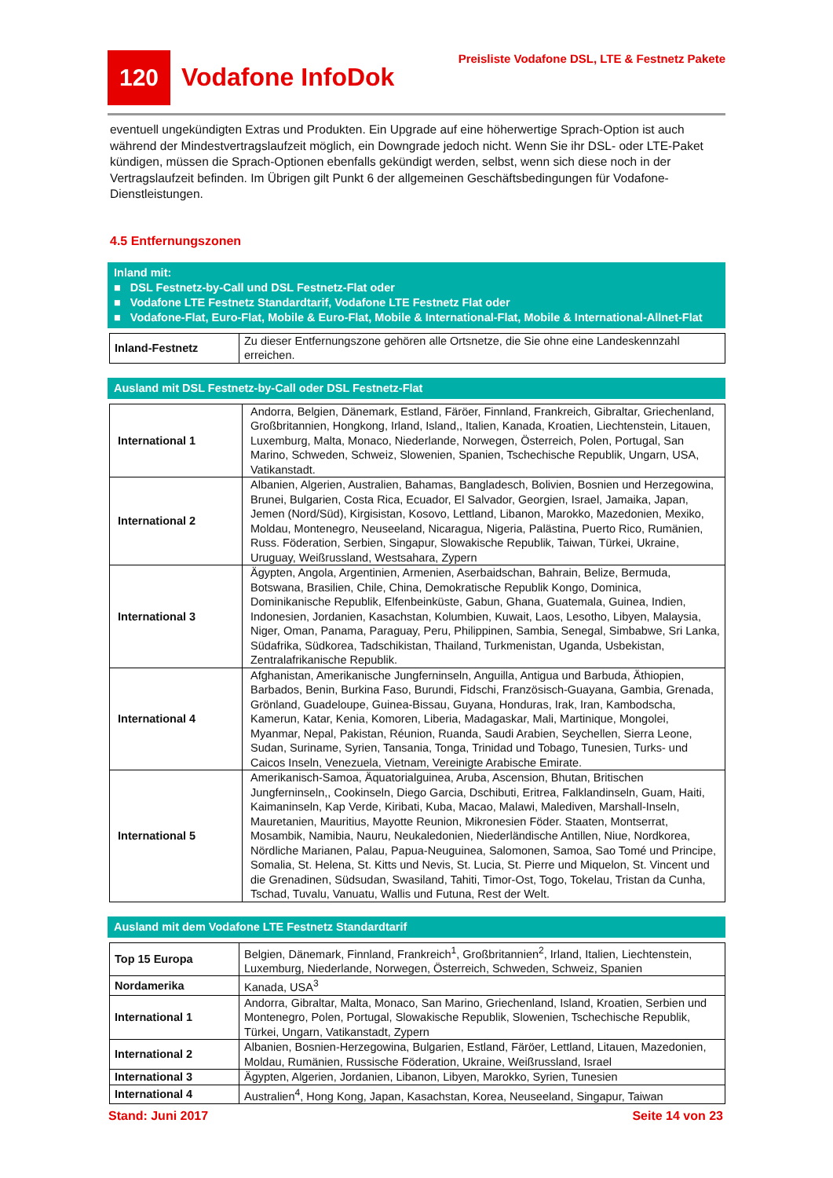120
Vodafone InfoDok
Preisliste Vodafone DSL, LTE & Festnetz Pakete
eventuell ungekündigten Extras und Produkten. Ein Upgrade auf eine höherwertige Sprach-Option ist auch während der Mindestvertragslaufzeit möglich, ein Downgrade jedoch nicht. Wenn Sie ihr DSL- oder LTE-Paket kündigen, müssen die Sprach-Optionen ebenfalls gekündigt werden, selbst, wenn sich diese noch in der Vertragslaufzeit befinden. Im Übrigen gilt Punkt 6 der allgemeinen Geschäftsbedingungen für Vodafone-Dienstleistungen.
4.5 Entfernungszonen
Inland mit:
■ DSL Festnetz-by-Call und DSL Festnetz-Flat oder
■ Vodafone LTE Festnetz Standardtarif, Vodafone LTE Festnetz Flat oder
■ Vodafone-Flat, Euro-Flat, Mobile & Euro-Flat, Mobile & International-Flat, Mobile & International-Allnet-Flat
| Inland-Festnetz | Zu dieser Entfernungszone gehören alle Ortsnetze, die Sie ohne eine Landeskennzahl erreichen. |
Ausland mit DSL Festnetz-by-Call oder DSL Festnetz-Flat
| International 1 | Andorra, Belgien, Dänemark, Estland, Färöer, Finnland, Frankreich, Gibraltar, Griechenland, Großbritannien, Hongkong, Irland, Island,, Italien, Kanada, Kroatien, Liechtenstein, Litauen, Luxemburg, Malta, Monaco, Niederlande, Norwegen, Österreich, Polen, Portugal, San Marino, Schweden, Schweiz, Slowenien, Spanien, Tschechische Republik, Ungarn, USA, Vatikanstadt. |
| International 2 | Albanien, Algerien, Australien, Bahamas, Bangladesch, Bolivien, Bosnien und Herzegowina, Brunei, Bulgarien, Costa Rica, Ecuador, El Salvador, Georgien, Israel, Jamaika, Japan, Jemen (Nord/Süd), Kirgisistan, Kosovo, Lettland, Libanon, Marokko, Mazedonien, Mexiko, Moldau, Montenegro, Neuseeland, Nicaragua, Nigeria, Palästina, Puerto Rico, Rumänien, Russ. Föderation, Serbien, Singapur, Slowakische Republik, Taiwan, Türkei, Ukraine, Uruguay, Weißrussland, Westsahara, Zypern |
| International 3 | Ägypten, Angola, Argentinien, Armenien, Aserbaidschan, Bahrain, Belize, Bermuda, Botswana, Brasilien, Chile, China, Demokratische Republik Kongo, Dominica, Dominikanische Republik, Elfenbeinküste, Gabun, Ghana, Guatemala, Guinea, Indien, Indonesien, Jordanien, Kasachstan, Kolumbien, Kuwait, Laos, Lesotho, Libyen, Malaysia, Niger, Oman, Panama, Paraguay, Peru, Philippinen, Sambia, Senegal, Simbabwe, Sri Lanka, Südafrika, Südkorea, Tadschikistan, Thailand, Turkmenistan, Uganda, Usbekistan, Zentralafrikanische Republik. |
| International 4 | Afghanistan, Amerikanische Jungferninseln, Anguilla, Antigua und Barbuda, Äthiopien, Barbados, Benin, Burkina Faso, Burundi, Fidschi, Französisch-Guayana, Gambia, Grenada, Grönland, Guadeloupe, Guinea-Bissau, Guyana, Honduras, Irak, Iran, Kambodscha, Kamerun, Katar, Kenia, Komoren, Liberia, Madagaskar, Mali, Martinique, Mongolei, Myanmar, Nepal, Pakistan, Réunion, Ruanda, Saudi Arabien, Seychellen, Sierra Leone, Sudan, Suriname, Syrien, Tansania, Tonga, Trinidad und Tobago, Tunesien, Turks- und Caicos Inseln, Venezuela, Vietnam, Vereinigte Arabische Emirate. |
| International 5 | Amerikanisch-Samoa, Äquatorialguinea, Aruba, Ascension, Bhutan, Britischen Jungferninseln,, Cookinseln, Diego Garcia, Dschibuti, Eritrea, Falklandinseln, Guam, Haiti, Kaimaninseln, Kap Verde, Kiribati, Kuba, Macao, Malawi, Malediven, Marshall-Inseln, Mauretanien, Mauritius, Mayotte Reunion, Mikronesien Föder. Staaten, Montserrat, Mosambik, Namibia, Nauru, Neukaledonien, Niederländische Antillen, Niue, Nordkorea, Nördliche Marianen, Palau, Papua-Neuguinea, Salomonen, Samoa, Sao Tomé und Principe, Somalia, St. Helena, St. Kitts und Nevis, St. Lucia, St. Pierre und Miquelon, St. Vincent und die Grenadinen, Südsudan, Swasiland, Tahiti, Timor-Ost, Togo, Tokelau, Tristan da Cunha, Tschad, Tuvalu, Vanuatu, Wallis und Futuna, Rest der Welt. |
Ausland mit dem Vodafone LTE Festnetz Standardtarif
| Top 15 Europa | Belgien, Dänemark, Finnland, Frankreich<sup>1</sup>, Großbritannien<sup>2</sup>, Irland, Italien, Liechtenstein, Luxemburg, Niederlande, Norwegen, Österreich, Schweden, Schweiz, Spanien |
| Nordamerika | Kanada, USA<sup>3</sup> |
| International 1 | Andorra, Gibraltar, Malta, Monaco, San Marino, Griechenland, Island, Kroatien, Serbien und Montenegro, Polen, Portugal, Slowakische Republik, Slowenien, Tschechische Republik, Türkei, Ungarn, Vatikanstadt, Zypern |
| International 2 | Albanien, Bosnien-Herzegowina, Bulgarien, Estland, Färöer, Lettland, Litauen, Mazedonien, Moldau, Rumänien, Russische Föderation, Ukraine, Weißrussland, Israel |
| International 3 | Ägypten, Algerien, Jordanien, Libanon, Libyen, Marokko, Syrien, Tunesien |
| International 4 | Australien<sup>4</sup>, Hong Kong, Japan, Kasachstan, Korea, Neuseeland, Singapur, Taiwan |
Stand: Juni 2017 Seite 14 von 23